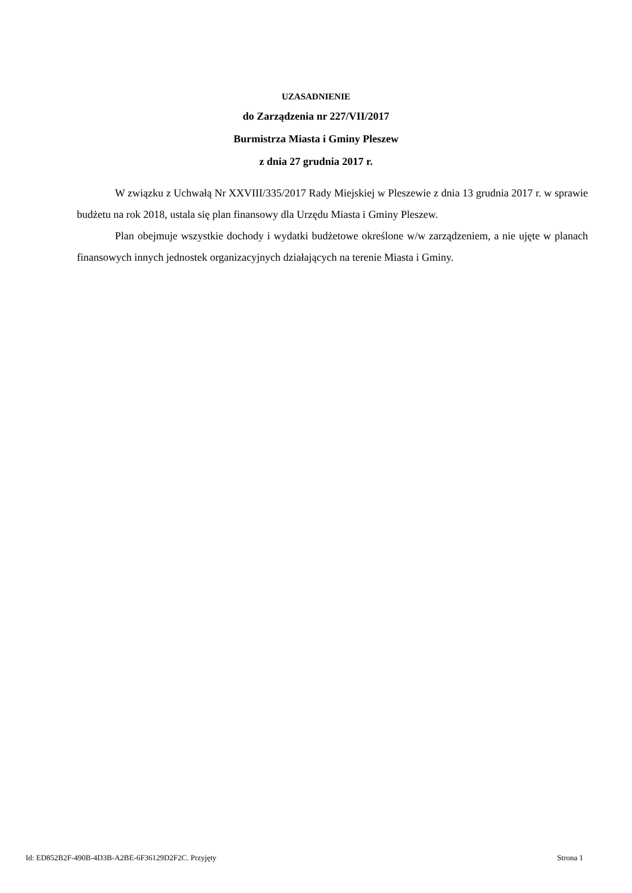UZASADNIENIE
do Zarządzenia nr 227/VII/2017
Burmistrza Miasta i Gminy Pleszew
z dnia 27 grudnia 2017 r.
W związku z Uchwałą Nr XXVIII/335/2017 Rady Miejskiej w Pleszewie z dnia 13 grudnia 2017 r. w sprawie budżetu na rok 2018, ustala się plan finansowy dla Urzędu Miasta i Gminy Pleszew.
Plan obejmuje wszystkie dochody i wydatki budżetowe określone w/w zarządzeniem, a nie ujęte w planach finansowych innych jednostek organizacyjnych działających na terenie Miasta i Gminy.
Id: ED852B2F-490B-4D3B-A2BE-6F36129D2F2C. Przyjęty Strona 1